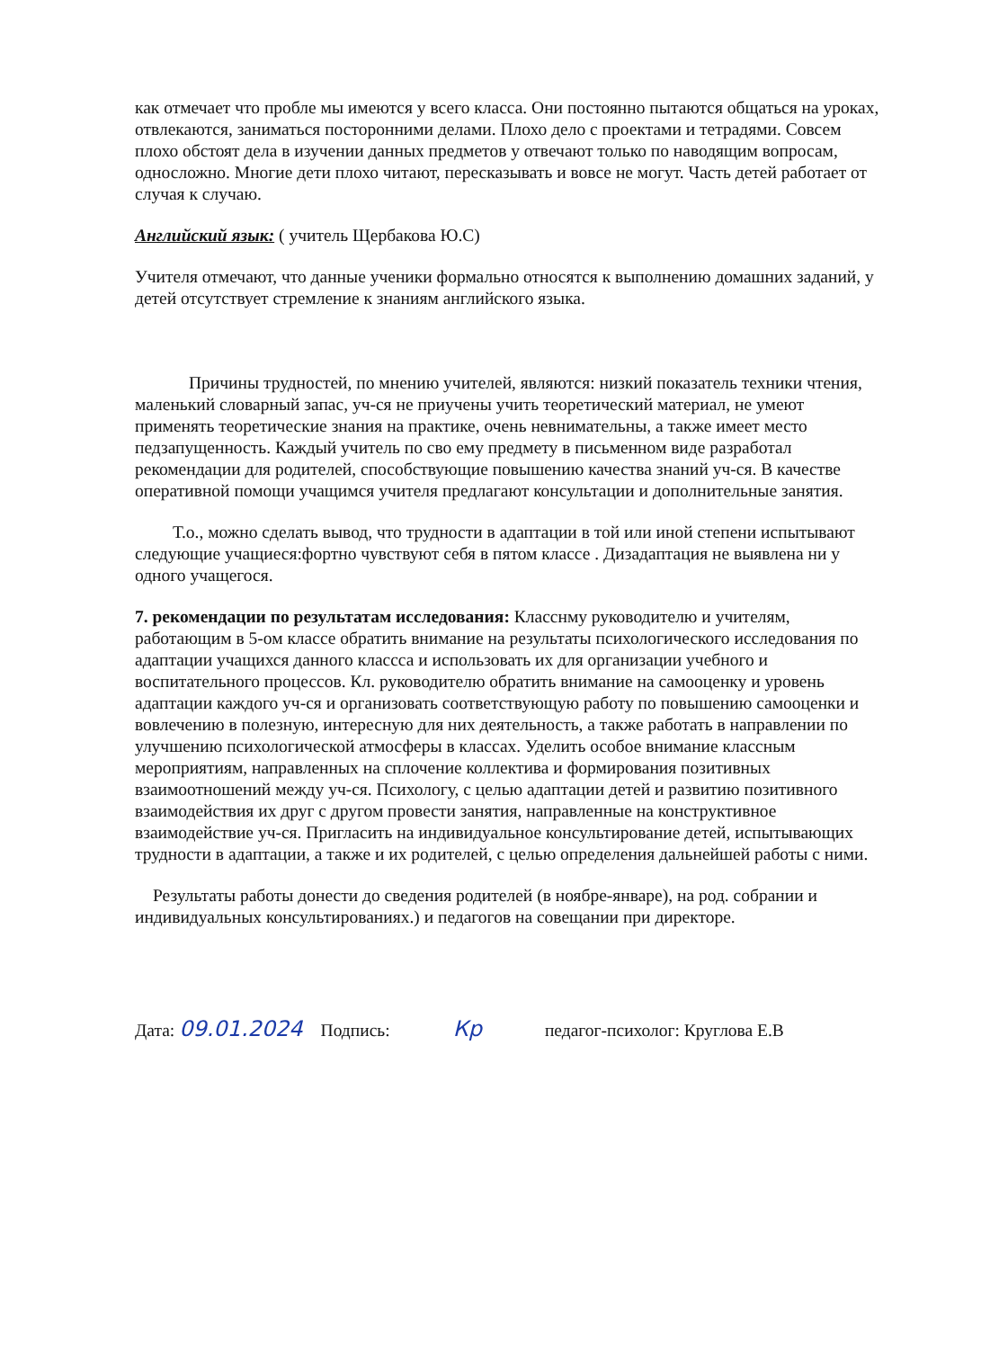как отмечает что пробле мы имеются у всего класса. Они постоянно пытаются общаться на уроках, отвлекаются, заниматься посторонними делами. Плохо дело с проектами и тетрадями. Совсем плохо обстоят дела в изучении данных предметов у отвечают только по наводящим вопросам, односложно. Многие дети плохо читают, пересказывать и вовсе не могут. Часть детей работает от случая к случаю.
Английский язык: ( учитель Щербакова Ю.С)
Учителя отмечают, что данные ученики формально относятся к выполнению домашних заданий, у детей отсутствует стремление к знаниям английского языка.
Причины трудностей, по мнению учителей, являются: низкий показатель техники чтения, маленький словарный запас, уч-ся не приучены учить теоретический материал, не умеют применять теоретические знания на практике, очень невнимательны, а также имеет место педзапущенность. Каждый учитель по сво ему предмету в письменном виде разработал рекомендации для родителей, способствующие повышению качества знаний уч-ся. В качестве оперативной помощи учащимся учителя предлагают консультации и дополнительные занятия.
Т.о., можно сделать вывод, что трудности в адаптации в той или иной степени испытывают следующие учащиеся:фортно чувствуют себя в пятом классе . Дизадаптация не выявлена ни у одного учащегося.
7. рекомендации по результатам исследования: Класснму руководителю и учителям, работающим в 5-ом классе обратить внимание на результаты психологического исследования по адаптации учащихся данного класcса и использовать их для организации учебного и воспитательного процессов. Кл. руководителю обратить внимание на самооценку и уровень адаптации каждого уч-ся и организовать соответствующую работу по повышению самооценки и вовлечению в полезную, интересную для них деятельность, а также работать в направлении по улучшению психологической атмосферы в классах. Уделить особое внимание классным мероприятиям, направленных на сплочение коллектива и формирования позитивных взаимоотношений между уч-ся. Психологу, с целью адаптации детей и развитию позитивного взаимодействия их друг с другом провести занятия, направленные на конструктивное взаимодействие уч-ся. Пригласить на индивидуальное консультирование детей, испытывающих трудности в адаптации, а также и их родителей, с целью определения дальнейшей работы с ними.
Результаты работы донести до сведения родителей (в ноябре-январе), на род. собрании и индивидуальных консультированиях.) и педагогов на совещании при директоре.
Дата: 09.01.2024 Подпись: Кр педагог-психолог: Круглова Е.В